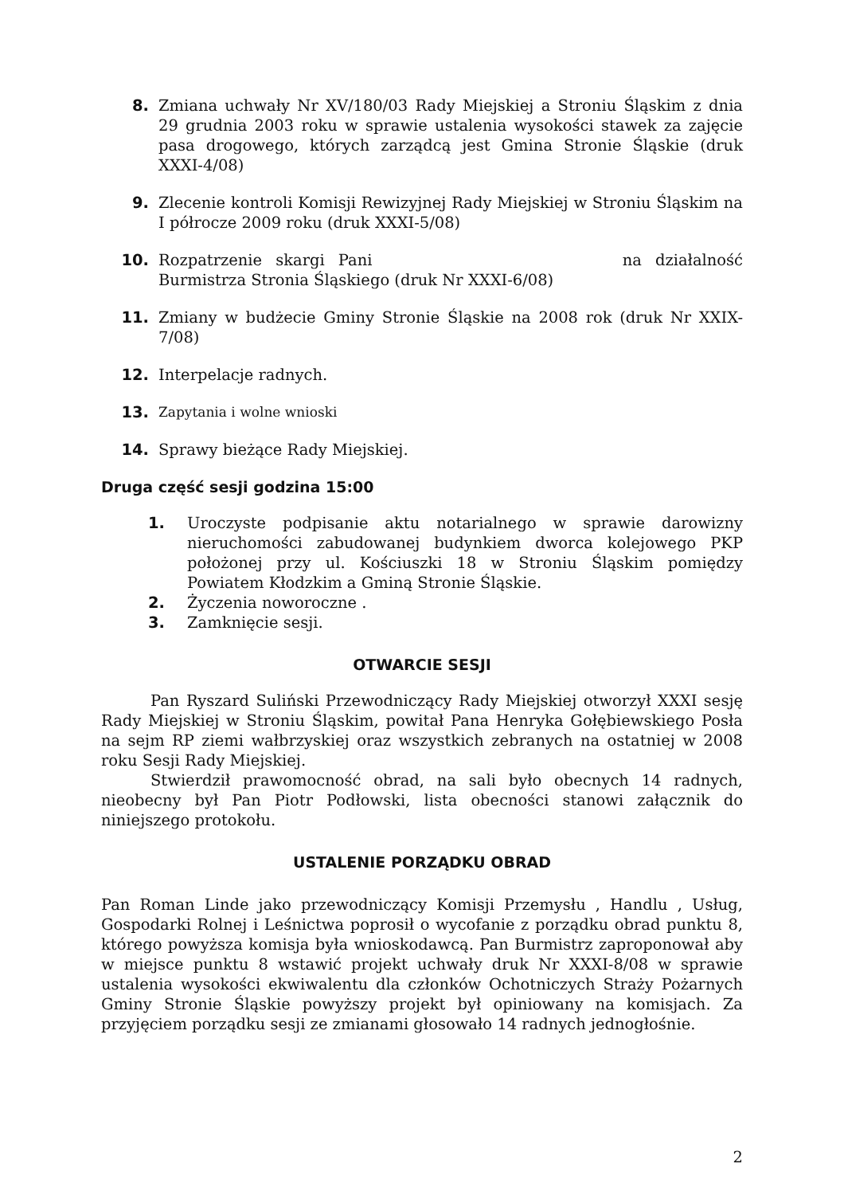8. Zmiana uchwały Nr XV/180/03 Rady Miejskiej a Stroniu Śląskim z dnia 29 grudnia 2003 roku w sprawie ustalenia wysokości stawek za zajęcie pasa drogowego, których zarządcą jest Gmina Stronie Śląskie (druk XXXI-4/08)
9. Zlecenie kontroli Komisji Rewizyjnej Rady Miejskiej w Stroniu Śląskim na I półrocze 2009 roku (druk XXXI-5/08)
10. Rozpatrzenie skargi Pani na działalność Burmistrza Stronia Śląskiego (druk Nr XXXI-6/08)
11. Zmiany w budżecie Gminy Stronie Śląskie na 2008 rok (druk Nr XXIX- 7/08)
12. Interpelacje radnych.
13. Zapytania i wolne wnioski
14. Sprawy bieżące Rady Miejskiej.
Druga część sesji godzina 15:00
1. Uroczyste podpisanie aktu notarialnego w sprawie darowizny nieruchomości zabudowanej budynkiem dworca kolejowego PKP położonej przy ul. Kościuszki 18 w Stroniu Śląskim pomiędzy Powiatem Kłodzkim a Gminą Stronie Śląskie.
2. Życzenia noworoczne .
3. Zamknięcie sesji.
OTWARCIE SESJI
Pan Ryszard Suliński Przewodniczący Rady Miejskiej otworzył XXXI sesję Rady Miejskiej w Stroniu Śląskim, powitał Pana Henryka Gołębiewskiego Posła na sejm RP ziemi wałbrzyskiej oraz wszystkich zebranych na ostatniej w 2008 roku Sesji Rady Miejskiej.
Stwierdził prawomocność obrad, na sali było obecnych 14 radnych, nieobecny był Pan Piotr Podłowski, lista obecności stanowi załącznik do niniejszego protokołu.
USTALENIE PORZĄDKU OBRAD
Pan Roman Linde jako przewodniczący Komisji Przemysłu , Handlu , Usług, Gospodarki Rolnej i Leśnictwa poprosił o wycofanie z porządku obrad punktu 8, którego powyższa komisja była wnioskodawcą. Pan Burmistrz zaproponował aby w miejsce punktu 8 wstawić projekt uchwały druk Nr XXXI-8/08 w sprawie ustalenia wysokości ekwiwalentu dla członków Ochotniczych Straży Pożarnych Gminy Stronie Śląskie powyższy projekt był opiniowany na komisjach. Za przyjęciem porządku sesji ze zmianami głosowało 14 radnych jednogłośnie.
2